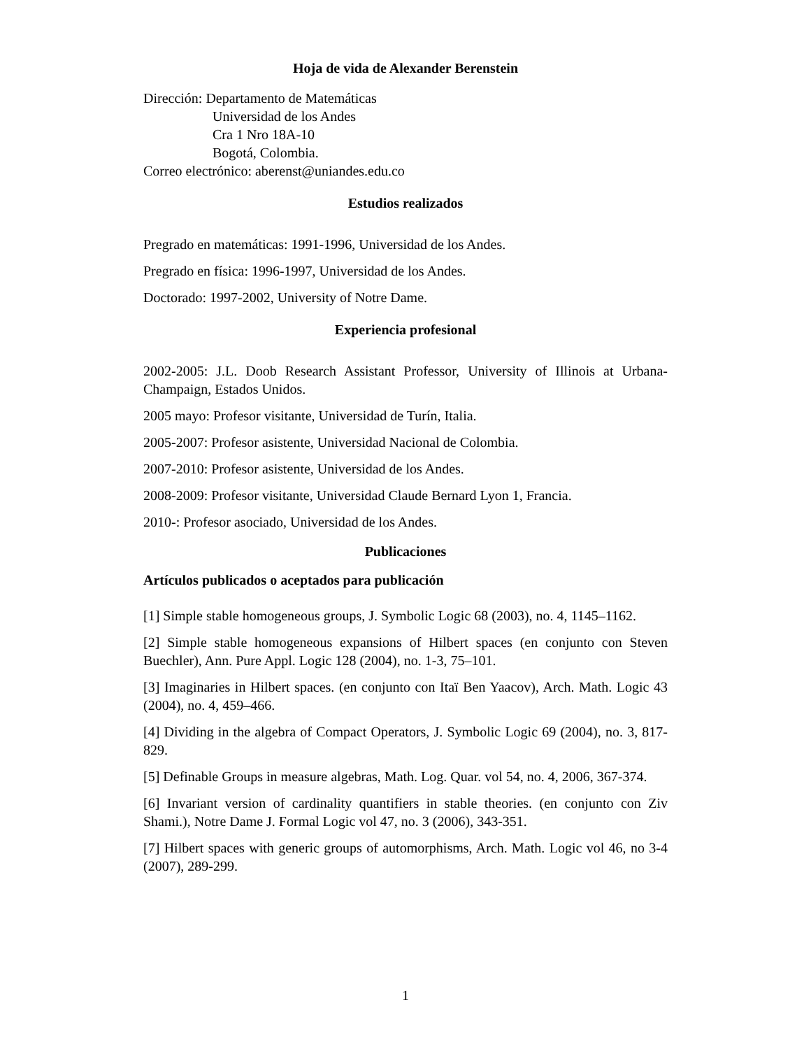Hoja de vida de Alexander Berenstein
Dirección: Departamento de Matemáticas
Universidad de los Andes
Cra 1 Nro 18A-10
Bogotá, Colombia.
Correo electrónico: aberenst@uniandes.edu.co
Estudios realizados
Pregrado en matemáticas: 1991-1996, Universidad de los Andes.
Pregrado en física: 1996-1997, Universidad de los Andes.
Doctorado: 1997-2002, University of Notre Dame.
Experiencia profesional
2002-2005: J.L. Doob Research Assistant Professor, University of Illinois at Urbana-Champaign, Estados Unidos.
2005 mayo: Profesor visitante, Universidad de Turín, Italia.
2005-2007: Profesor asistente, Universidad Nacional de Colombia.
2007-2010: Profesor asistente, Universidad de los Andes.
2008-2009: Profesor visitante, Universidad Claude Bernard Lyon 1, Francia.
2010-: Profesor asociado, Universidad de los Andes.
Publicaciones
Artículos publicados o aceptados para publicación
[1] Simple stable homogeneous groups, J. Symbolic Logic 68 (2003), no. 4, 1145–1162.
[2] Simple stable homogeneous expansions of Hilbert spaces (en conjunto con Steven Buechler), Ann. Pure Appl. Logic 128 (2004), no. 1-3, 75–101.
[3] Imaginaries in Hilbert spaces. (en conjunto con Itaï Ben Yaacov), Arch. Math. Logic 43 (2004), no. 4, 459–466.
[4] Dividing in the algebra of Compact Operators, J. Symbolic Logic 69 (2004), no. 3, 817-829.
[5] Definable Groups in measure algebras, Math. Log. Quar. vol 54, no. 4, 2006, 367-374.
[6] Invariant version of cardinality quantifiers in stable theories. (en conjunto con Ziv Shami.), Notre Dame J. Formal Logic vol 47, no. 3 (2006), 343-351.
[7] Hilbert spaces with generic groups of automorphisms, Arch. Math. Logic vol 46, no 3-4 (2007), 289-299.
1